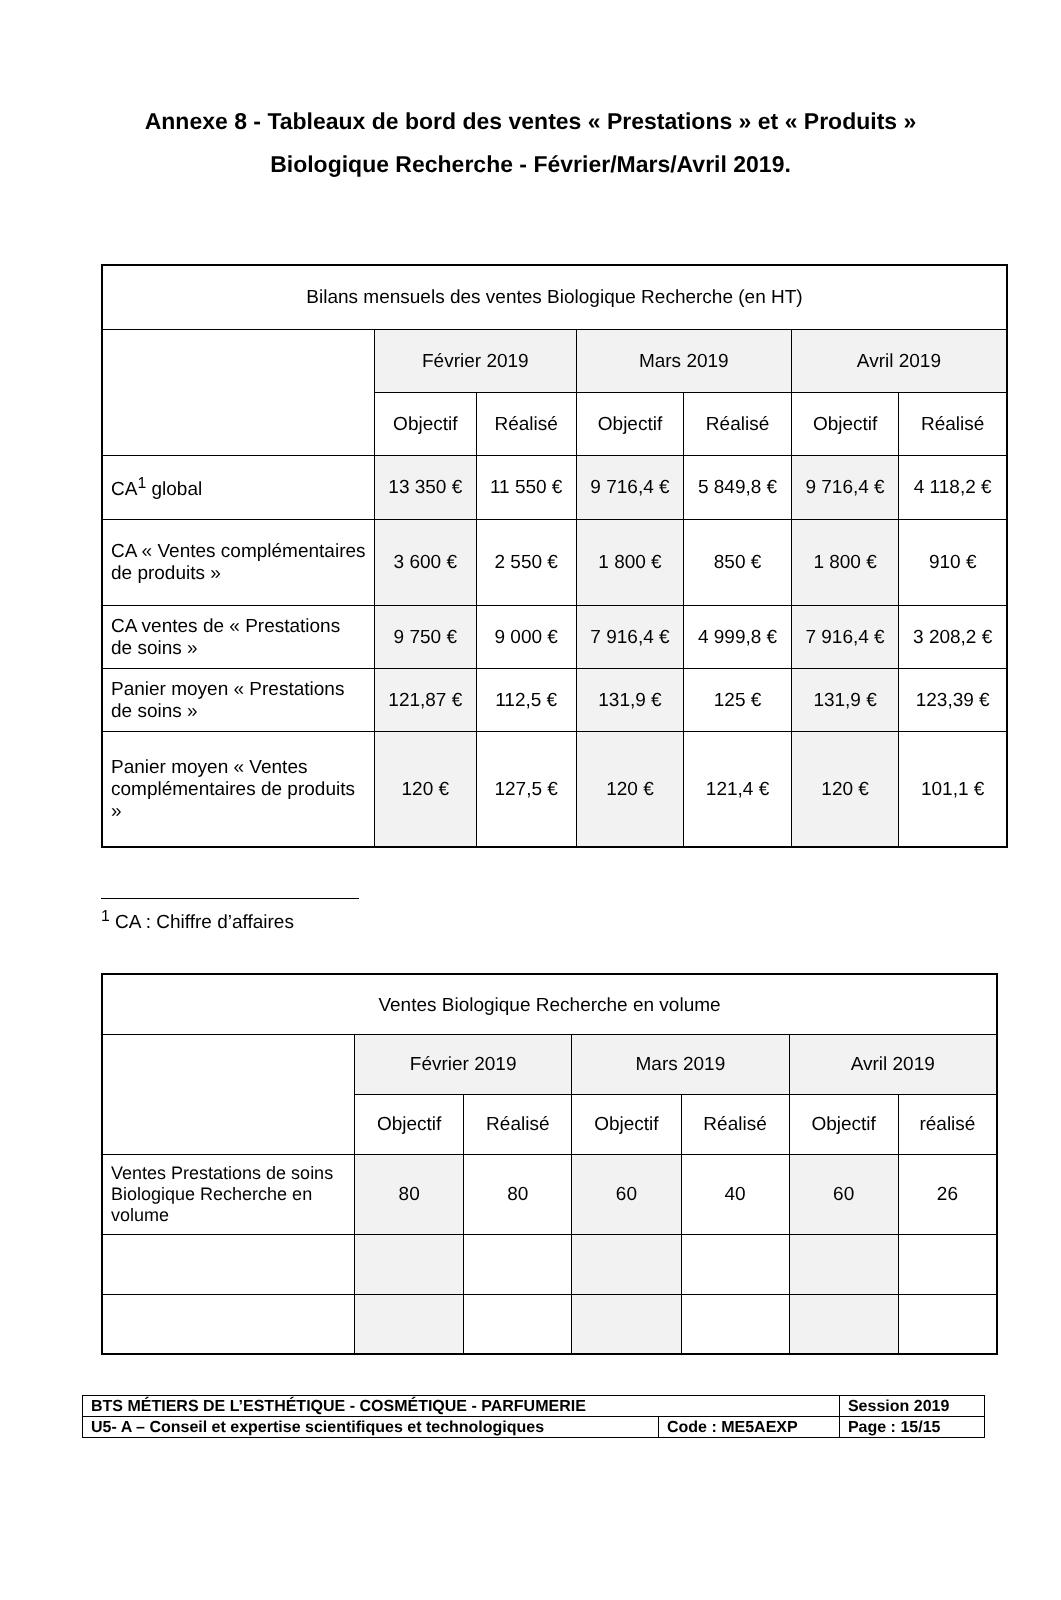Annexe 8 - Tableaux de bord des ventes « Prestations » et « Produits »
Biologique Recherche - Février/Mars/Avril 2019.
| Bilans mensuels des ventes Biologique Recherche (en HT) | | | | | | |
| --- | --- | --- | --- | --- | --- | --- |
| | Février 2019 | | Mars 2019 | | Avril 2019 | |
| | Objectif | Réalisé | Objectif | Réalisé | Objectif | Réalisé |
| CA<sup>1</sup> global | 13 350 € | 11 550 € | 9 716,4 € | 5 849,8 € | 9 716,4 € | 4 118,2 € |
| CA « Ventes complémentaires de produits » | 3 600 € | 2 550 € | 1 800 € | 850 € | 1 800 € | 910 € |
| CA ventes de « Prestations de soins » | 9 750 € | 9 000 € | 7 916,4 € | 4 999,8 € | 7 916,4 € | 3 208,2 € |
| Panier moyen « Prestations de soins » | 121,87 € | 112,5 € | 131,9 € | 125 € | 131,9 € | 123,39 € |
| Panier moyen « Ventes complémentaires de produits » | 120 € | 127,5 € | 120 € | 121,4 € | 120 € | 101,1 € |
<sup>1</sup> CA : Chiffre d’affaires
| Ventes Biologique Recherche en volume | | | | | | |
| --- | --- | --- | --- | --- | --- | --- |
| | Février 2019 | | Mars 2019 | | Avril 2019 | |
| | Objectif | Réalisé | Objectif | Réalisé | Objectif | réalisé |
| Ventes Prestations de soins Biologique Recherche en volume | 80 | 80 | 60 | 40 | 60 | 26 |
| BTS MÉTIERS DE L’ESTHÉTIQUE - COSMÉTIQUE - PARFUMERIE | | Session 2019 |
| U5- A – Conseil et expertise scientifiques et technologiques | Code : ME5AEXP | Page : 15/15 |